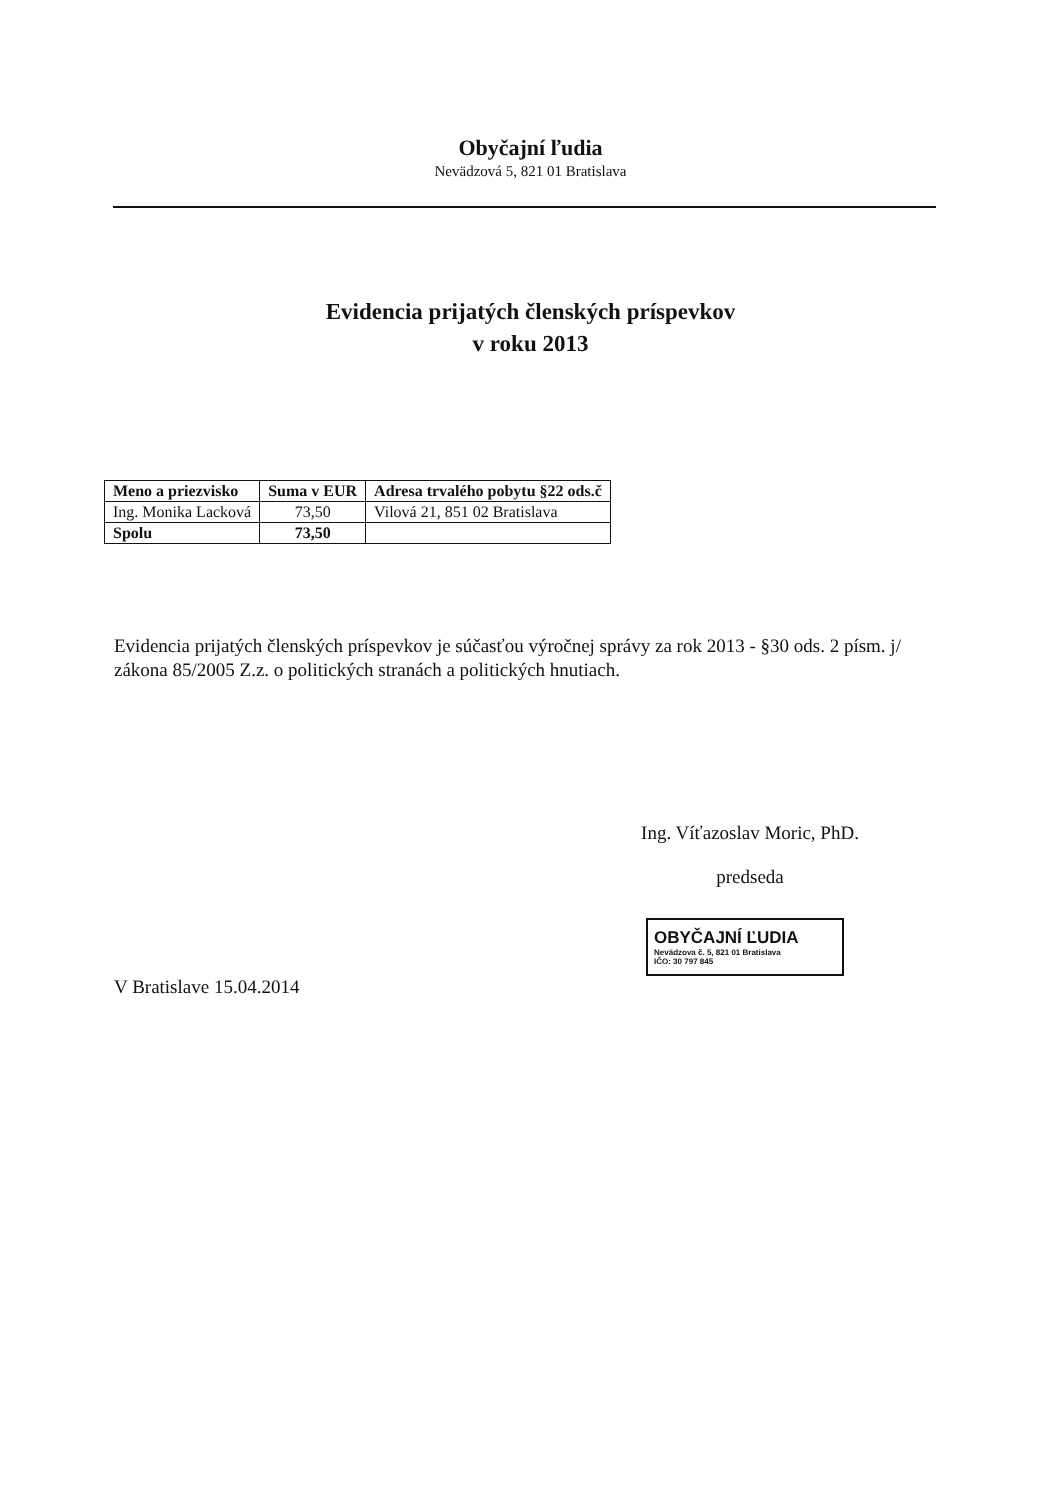Obyčajní ľudia
Nevädzová 5, 821 01 Bratislava
Evidencia prijatých členských príspevkov
v roku 2013
| Meno a priezvisko | Suma v EUR | Adresa trvalého pobytu §22 ods.č |
| --- | --- | --- |
| Ing. Monika Lacková | 73,50 | Vilová 21, 851 02 Bratislava |
| Spolu | 73,50 | |
Evidencia prijatých členských príspevkov je súčasťou výročnej správy za rok 2013 - §30 ods. 2 písm. j/ zákona 85/2005 Z.z. o politických stranách a politických hnutiach.
Ing. Víťazoslav Moric, PhD.
predseda
OBYČAJNÍ ĽUDIA
Nevädzova č. 5, 821 01 Bratislava
IČO: 30 797 845
V Bratislave 15.04.2014